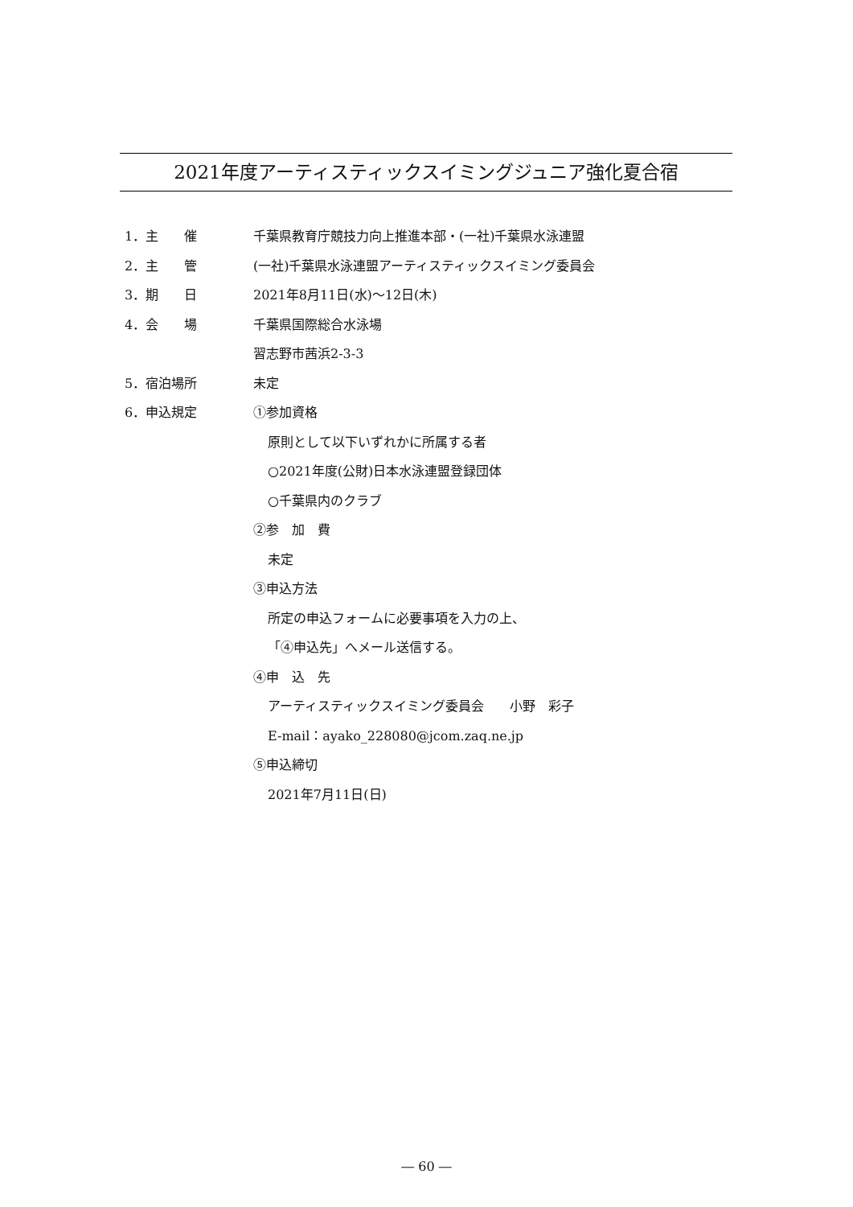2021年度アーティスティックスイミングジュニア強化夏合宿
1．主　　催
千葉県教育庁競技力向上推進本部・(一社)千葉県水泳連盟
2．主　　管
(一社)千葉県水泳連盟アーティスティックスイミング委員会
3．期　　日 2021年8月11日(水)～12日(木)
4．会　　場 千葉県国際総合水泳場
習志野市茜浜2-3-3
5．宿泊場所 未定
6．申込規定 ①参加資格
原則として以下いずれかに所属する者
○2021年度(公財)日本水泳連盟登録団体
○千葉県内のクラブ
②参　加　費
未定
③申込方法
所定の申込フォームに必要事項を入力の上、
「④申込先」へメール送信する。
④申　込　先
アーティスティックスイミング委員会　　小野　彩子
E-mail：ayako_228080@jcom.zaq.ne.jp
⑤申込締切
2021年7月11日(日)
― 60 ―